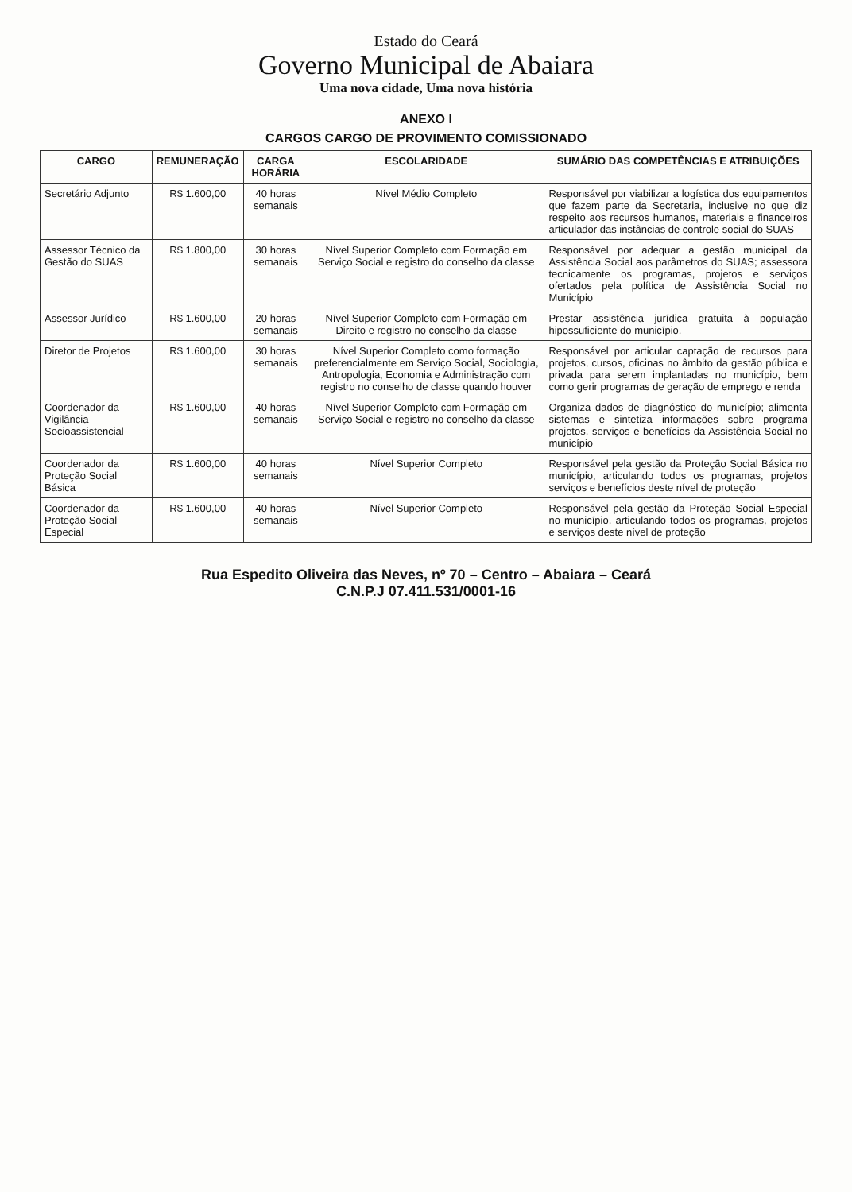Estado do Ceará
Governo Municipal de Abaiara
Uma nova cidade, Uma nova história
ANEXO I
CARGOS CARGO DE PROVIMENTO COMISSIONADO
| CARGO | REMUNERAÇÃO | CARGA HORÁRIA | ESCOLARIDADE | SUMÁRIO DAS COMPETÊNCIAS E ATRIBUIÇÕES |
| --- | --- | --- | --- | --- |
| Secretário Adjunto | R$ 1.600,00 | 40 horas semanais | Nível Médio Completo | Responsável por viabilizar a logística dos equipamentos que fazem parte da Secretaria, inclusive no que diz respeito aos recursos humanos, materiais e financeiros articulador das instâncias de controle social do SUAS |
| Assessor Técnico da Gestão do SUAS | R$ 1.800,00 | 30 horas semanais | Nível Superior Completo com Formação em Serviço Social e registro do conselho da classe | Responsável por adequar a gestão municipal da Assistência Social aos parâmetros do SUAS; assessora tecnicamente os programas, projetos e serviços ofertados pela política de Assistência Social no Município |
| Assessor Jurídico | R$ 1.600,00 | 20 horas semanais | Nível Superior Completo com Formação em Direito e registro no conselho da classe | Prestar assistência jurídica gratuita à população hipossuficiente do município. |
| Diretor de Projetos | R$ 1.600,00 | 30 horas semanais | Nível Superior Completo como formação preferencialmente em Serviço Social, Sociologia, Antropologia, Economia e Administração com registro no conselho de classe quando houver | Responsável por articular captação de recursos para projetos, cursos, oficinas no âmbito da gestão pública e privada para serem implantadas no município, bem como gerir programas de geração de emprego e renda |
| Coordenador da Vigilância Socioassistencial | R$ 1.600,00 | 40 horas semanais | Nível Superior Completo com Formação em Serviço Social e registro no conselho da classe | Organiza dados de diagnóstico do município; alimenta sistemas e sintetiza informações sobre programa projetos, serviços e benefícios da Assistência Social no município |
| Coordenador da Proteção Social Básica | R$ 1.600,00 | 40 horas semanais | Nível Superior Completo | Responsável pela gestão da Proteção Social Básica no município, articulando todos os programas, projetos serviços e benefícios deste nível de proteção |
| Coordenador da Proteção Social Especial | R$ 1.600,00 | 40 horas semanais | Nível Superior Completo | Responsável pela gestão da Proteção Social Especial no município, articulando todos os programas, projetos e serviços deste nível de proteção |
Rua Espedito Oliveira das Neves, nº 70 – Centro – Abaiara – Ceará
C.N.P.J 07.411.531/0001-16